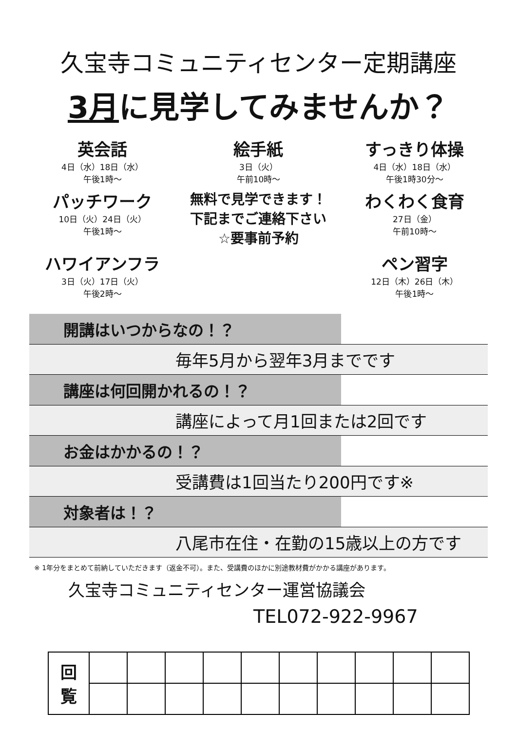久宝寺コミュニティセンター定期講座
3月に見学してみませんか？
英会話
4日（水）18日（水）
午後1時～
絵手紙
3日（火）
午前10時～
すっきり体操
4日（水）18日（水）
午後1時30分～
パッチワーク
10日（火）24日（火）
午後1時～
無料で見学できます！
下記までご連絡下さい
☆要事前予約
わくわく食育
27日（金）
午前10時～
ハワイアンフラ
3日（火）17日（火）
午後2時～
ペン習字
12日（木）26日（木）
午後1時～
開講はいつからなの！？
毎年5月から翌年3月までです
講座は何回開かれるの！？
講座によって月1回または2回です
お金はかかるの！？
受講費は1回当たり200円です※
対象者は！？
八尾市在住・在勤の15歳以上の方です
※ 1年分をまとめて前納していただきます（返金不可）。また、受講費のほかに別途教材費がかかる講座があります。
久宝寺コミュニティセンター運営協議会
TEL072-922-9967
| 回 覧 | | | | | | | | | | |